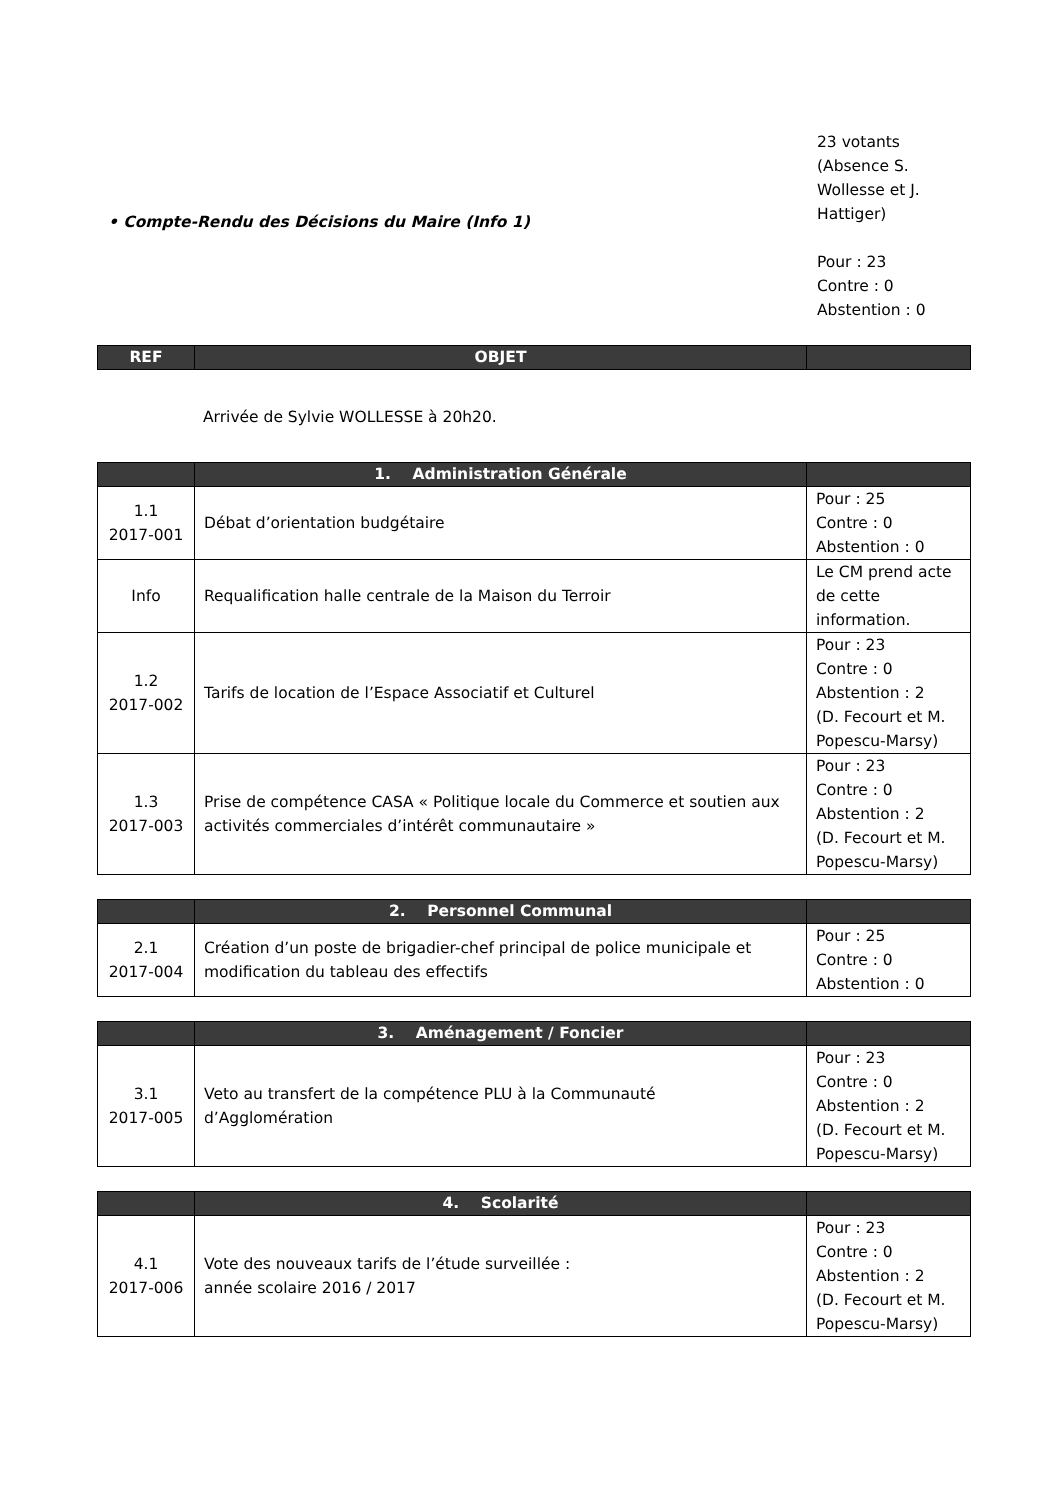23 votants
(Absence S.
Wollesse et J.
Hattiger)
Pour : 23
Contre : 0
Abstention : 0
• Compte-Rendu des Décisions du Maire (Info 1)
| REF | OBJET | |
| --- | --- | --- |
Arrivée de Sylvie WOLLESSE à 20h20.
| | 1. Administration Générale | |
| --- | --- | --- |
| 1.1 2017-001 | Débat d’orientation budgétaire | Pour : 25 Contre : 0 Abstention : 0 |
| Info | Requalification halle centrale de la Maison du Terroir | Le CM prend acte de cette information. |
| 1.2 2017-002 | Tarifs de location de l’Espace Associatif et Culturel | Pour : 23 Contre : 0 Abstention : 2 (D. Fecourt et M. Popescu-Marsy) |
| 1.3 2017-003 | Prise de compétence CASA « Politique locale du Commerce et soutien aux activités commerciales d’intérêt communautaire » | Pour : 23 Contre : 0 Abstention : 2 (D. Fecourt et M. Popescu-Marsy) |
| | 2. Personnel Communal | |
| --- | --- | --- |
| 2.1 2017-004 | Création d’un poste de brigadier-chef principal de police municipale et modification du tableau des effectifs | Pour : 25 Contre : 0 Abstention : 0 |
| | 3. Aménagement / Foncier | |
| --- | --- | --- |
| 3.1 2017-005 | Veto au transfert de la compétence PLU à la Communauté d’Agglomération | Pour : 23 Contre : 0 Abstention : 2 (D. Fecourt et M. Popescu-Marsy) |
| | 4. Scolarité | |
| --- | --- | --- |
| 4.1 2017-006 | Vote des nouveaux tarifs de l’étude surveillée : année scolaire 2016 / 2017 | Pour : 23 Contre : 0 Abstention : 2 (D. Fecourt et M. Popescu-Marsy) |